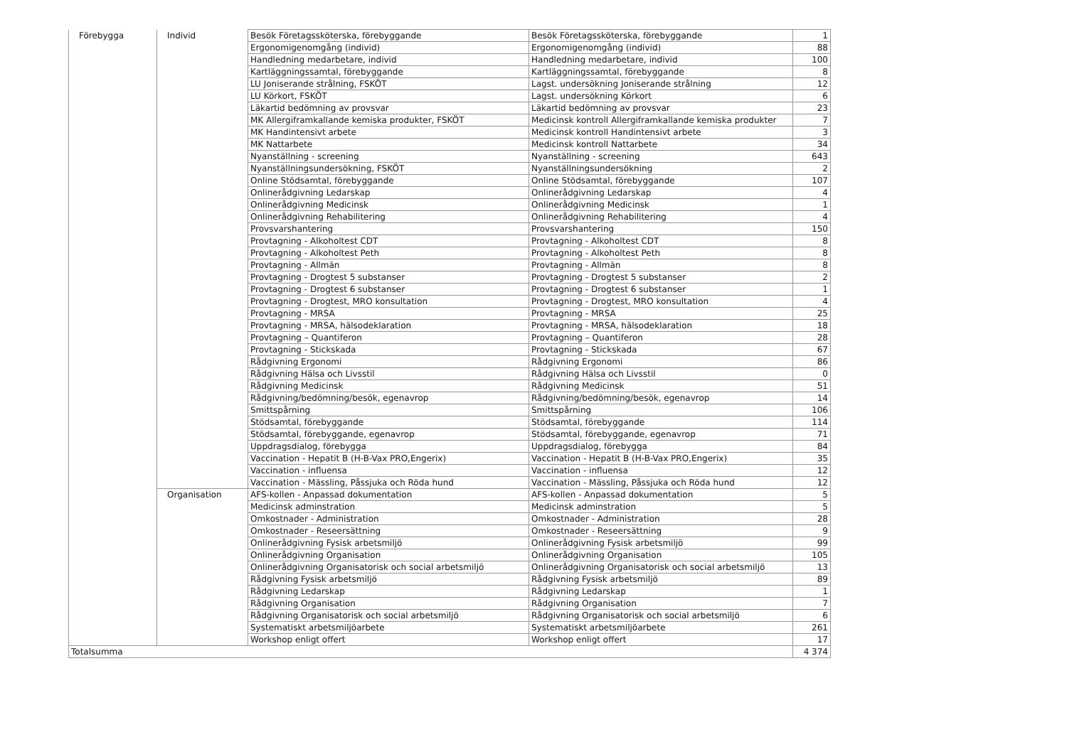| Förebygga | Individ | Besök Företagssköterska, förebyggande | Besök Företagssköterska, förebyggande | 1 |
| | | Ergonomigenomgång (individ) | Ergonomigenomgång (individ) | 88 |
| | | Handledning medarbetare, individ | Handledning medarbetare, individ | 100 |
| | | Kartläggningssamtal, förebyggande | Kartläggningssamtal, förebyggande | 8 |
| | | LU Joniserande strålning, FSKÖT | Lagst. undersökning Joniserande strålning | 12 |
| | | LU Körkort, FSKÖT | Lagst. undersökning Körkort | 6 |
| | | Läkartid bedömning av provsvar | Läkartid bedömning av provsvar | 23 |
| | | MK Allergiframkallande kemiska produkter, FSKÖT | Medicinsk kontroll Allergiframkallande kemiska produkter | 7 |
| | | MK Handintensivt arbete | Medicinsk kontroll Handintensivt arbete | 3 |
| | | MK Nattarbete | Medicinsk kontroll Nattarbete | 34 |
| | | Nyanställning - screening | Nyanställning - screening | 643 |
| | | Nyanställningsundersökning, FSKÖT | Nyanställningsundersökning | 2 |
| | | Online Stödsamtal, förebyggande | Online Stödsamtal, förebyggande | 107 |
| | | Onlinerådgivning Ledarskap | Onlinerådgivning Ledarskap | 4 |
| | | Onlinerådgivning Medicinsk | Onlinerådgivning Medicinsk | 1 |
| | | Onlinerådgivning Rehabilitering | Onlinerådgivning Rehabilitering | 4 |
| | | Provsvarshantering | Provsvarshantering | 150 |
| | | Provtagning - Alkoholtest CDT | Provtagning - Alkoholtest CDT | 8 |
| | | Provtagning - Alkoholtest Peth | Provtagning - Alkoholtest Peth | 8 |
| | | Provtagning - Allmän | Provtagning - Allmän | 8 |
| | | Provtagning - Drogtest 5 substanser | Provtagning - Drogtest 5 substanser | 2 |
| | | Provtagning - Drogtest 6 substanser | Provtagning - Drogtest 6 substanser | 1 |
| | | Provtagning - Drogtest, MRO konsultation | Provtagning - Drogtest, MRO konsultation | 4 |
| | | Provtagning - MRSA | Provtagning - MRSA | 25 |
| | | Provtagning - MRSA, hälsodeklaration | Provtagning - MRSA, hälsodeklaration | 18 |
| | | Provtagning – Quantiferon | Provtagning – Quantiferon | 28 |
| | | Provtagning - Stickskada | Provtagning - Stickskada | 67 |
| | | Rådgivning Ergonomi | Rådgivning Ergonomi | 86 |
| | | Rådgivning Hälsa och Livsstil | Rådgivning Hälsa och Livsstil | 0 |
| | | Rådgivning Medicinsk | Rådgivning Medicinsk | 51 |
| | | Rådgivning/bedömning/besök, egenavrop | Rådgivning/bedömning/besök, egenavrop | 14 |
| | | Smittspårning | Smittspårning | 106 |
| | | Stödsamtal, förebyggande | Stödsamtal, förebyggande | 114 |
| | | Stödsamtal, förebyggande, egenavrop | Stödsamtal, förebyggande, egenavrop | 71 |
| | | Uppdragsdialog, förebygga | Uppdragsdialog, förebygga | 84 |
| | | Vaccination - Hepatit B (H-B-Vax PRO,Engerix) | Vaccination - Hepatit B (H-B-Vax PRO,Engerix) | 35 |
| | | Vaccination - influensa | Vaccination - influensa | 12 |
| | | Vaccination - Mässling, Påssjuka och Röda hund | Vaccination - Mässling, Påssjuka och Röda hund | 12 |
| | Organisation | AFS-kollen - Anpassad dokumentation | AFS-kollen - Anpassad dokumentation | 5 |
| | | Medicinsk adminstration | Medicinsk adminstration | 5 |
| | | Omkostnader - Administration | Omkostnader - Administration | 28 |
| | | Omkostnader - Reseersättning | Omkostnader - Reseersättning | 9 |
| | | Onlinerådgivning Fysisk arbetsmiljö | Onlinerådgivning Fysisk arbetsmiljö | 99 |
| | | Onlinerådgivning Organisation | Onlinerådgivning Organisation | 105 |
| | | Onlinerådgivning Organisatorisk och social arbetsmiljö | Onlinerådgivning Organisatorisk och social arbetsmiljö | 13 |
| | | Rådgivning Fysisk arbetsmiljö | Rådgivning Fysisk arbetsmiljö | 89 |
| | | Rådgivning Ledarskap | Rådgivning Ledarskap | 1 |
| | | Rådgivning Organisation | Rådgivning Organisation | 7 |
| | | Rådgivning Organisatorisk och social arbetsmiljö | Rådgivning Organisatorisk och social arbetsmiljö | 6 |
| | | Systematiskt arbetsmiljöarbete | Systematiskt arbetsmiljöarbete | 261 |
| | | Workshop enligt offert | Workshop enligt offert | 17 |
| Totalsumma | | | | 4 374 |